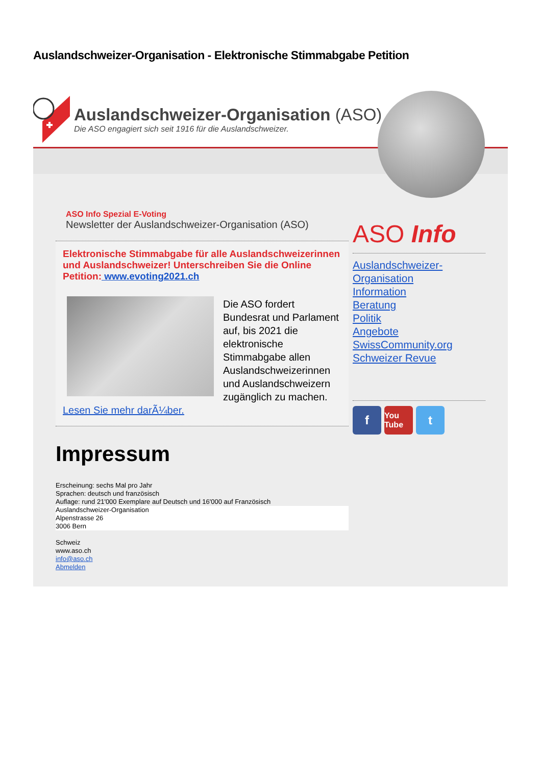Auslandschweizer-Organisation - Elektronische Stimmabgabe Petition
Auslandschweizer-Organisation (ASO)
Die ASO engagiert sich seit 1916 für die Auslandschweizer.
ASO Info Spezial E-Voting
Newsletter der Auslandschweizer-Organisation (ASO)
Elektronische Stimmabgabe für alle Auslandschweizerinnen und Auslandschweizer! Unterschreiben Sie die Online Petition: www.evoting2021.ch
Die ASO fordert Bundesrat und Parlament auf, bis 2021 die elektronische Stimmabgabe allen Auslandschweizerinnen und Auslandschweizern zugänglich zu machen. Lesen Sie mehr darÃ¼ber.
Impressum
Erscheinung: sechs Mal pro Jahr
Sprachen: deutsch und französisch
Auflage: rund 21'000 Exemplare auf Deutsch und 16'000 auf Französisch
Auslandschweizer-Organisation
Alpenstrasse 26
3006 Bern
Schweiz
www.aso.ch
info@aso.ch
Abmelden
ASO Info
Auslandschweizer-Organisation
Information
Beratung
Politik
Angebote
SwissCommunity.org
Schweizer Revue
f
You Tube
t